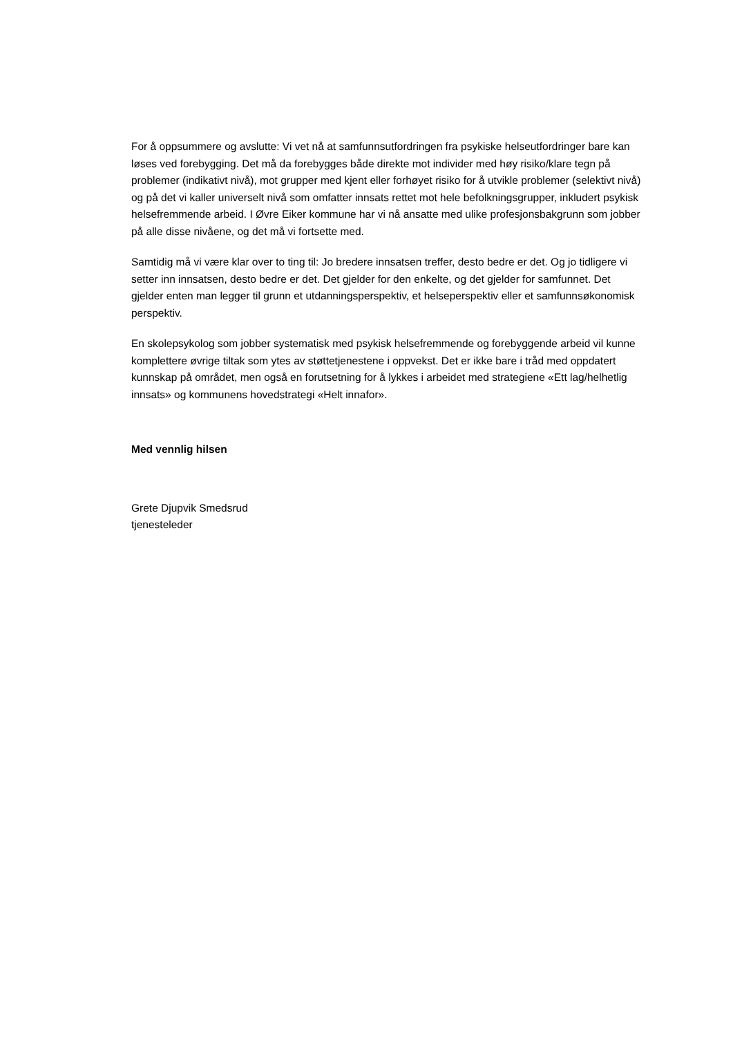For å oppsummere og avslutte: Vi vet nå at samfunnsutfordringen fra psykiske helseutfordringer bare kan løses ved forebygging. Det må da forebygges både direkte mot individer med høy risiko/klare tegn på problemer (indikativt nivå), mot grupper med kjent eller forhøyet risiko for å utvikle problemer (selektivt nivå) og på det vi kaller universelt nivå som omfatter innsats rettet mot hele befolkningsgrupper, inkludert psykisk helsefremmende arbeid. I Øvre Eiker kommune har vi nå ansatte med ulike profesjonsbakgrunn som jobber på alle disse nivåene, og det må vi fortsette med.
Samtidig må vi være klar over to ting til: Jo bredere innsatsen treffer, desto bedre er det. Og jo tidligere vi setter inn innsatsen, desto bedre er det. Det gjelder for den enkelte, og det gjelder for samfunnet. Det gjelder enten man legger til grunn et utdanningsperspektiv, et helseperspektiv eller et samfunnsøkonomisk perspektiv.
En skolepsykolog som jobber systematisk med psykisk helsefremmende og forebyggende arbeid vil kunne komplettere øvrige tiltak som ytes av støttetjenestene i oppvekst. Det er ikke bare i tråd med oppdatert kunnskap på området, men også en forutsetning for å lykkes i arbeidet med strategiene «Ett lag/helhetlig innsats» og kommunens hovedstrategi «Helt innafor».
Med vennlig hilsen
Grete Djupvik Smedsrud
tjenesteleder